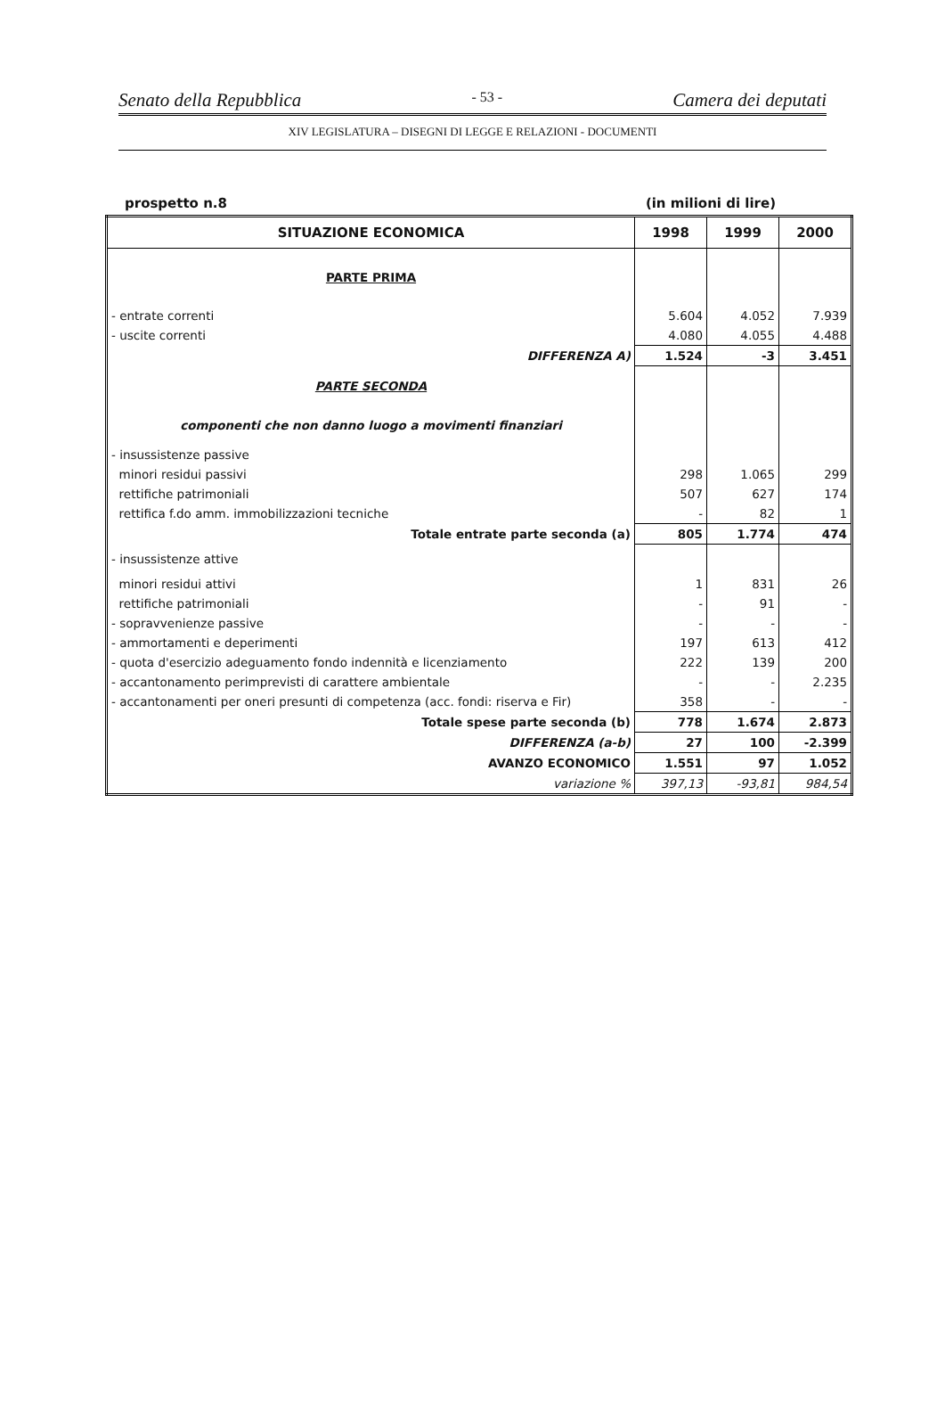Senato della Repubblica - 53 - Camera dei deputati
XIV LEGISLATURA – DISEGNI DI LEGGE E RELAZIONI - DOCUMENTI
prospetto n.8 (in milioni di lire)
| SITUAZIONE ECONOMICA | 1998 | 1999 | 2000 |
| --- | --- | --- | --- |
| PARTE PRIMA | | | |
| - entrate correnti | 5.604 | 4.052 | 7.939 |
| - uscite correnti | 4.080 | 4.055 | 4.488 |
| DIFFERENZA A) | 1.524 | -3 | 3.451 |
| PARTE SECONDA | | | |
| componenti che non danno luogo a movimenti finanziari | | | |
| - insussistenze passive | | | |
| minori residui passivi | 298 | 1.065 | 299 |
| rettifiche patrimoniali | 507 | 627 | 174 |
| rettifica f.do amm. immobilizzazioni tecniche | - | 82 | 1 |
| Totale entrate parte seconda (a) | 805 | 1.774 | 474 |
| - insussistenze attive | | | |
| minori residui attivi | 1 | 831 | 26 |
| rettifiche patrimoniali | - | 91 | - |
| - sopravvenienze passive | - | - | - |
| - ammortamenti e deperimenti | 197 | 613 | 412 |
| - quota d'esercizio adeguamento fondo indennità e licenziamento | 222 | 139 | 200 |
| - accantonamento perimprevisti di carattere ambientale | - | - | 2.235 |
| - accantonamenti per oneri presunti di competenza (acc. fondi: riserva e Fir) | 358 | - | - |
| Totale spese parte seconda (b) | 778 | 1.674 | 2.873 |
| DIFFERENZA (a-b) | 27 | 100 | -2.399 |
| AVANZO ECONOMICO | 1.551 | 97 | 1.052 |
| variazione % | 397,13 | -93,81 | 984,54 |